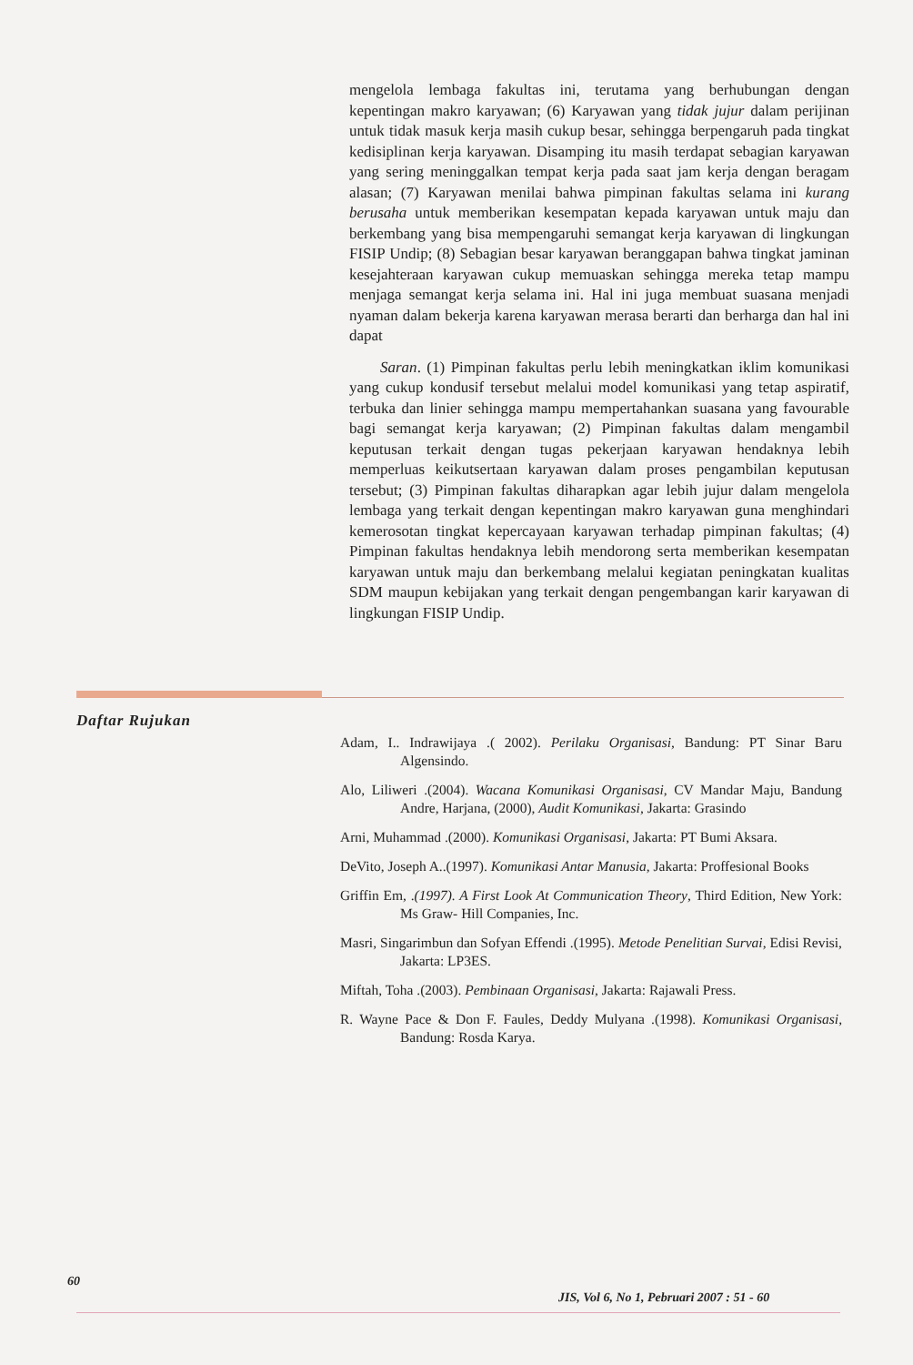mengelola lembaga fakultas ini, terutama yang berhubungan dengan kepentingan makro karyawan; (6) Karyawan yang tidak jujur dalam perijinan untuk tidak masuk kerja masih cukup besar, sehingga berpengaruh pada tingkat kedisiplinan kerja karyawan. Disamping itu masih terdapat sebagian karyawan yang sering meninggalkan tempat kerja pada saat jam kerja dengan beragam alasan; (7) Karyawan menilai bahwa pimpinan fakultas selama ini kurang berusaha untuk memberikan kesempatan kepada karyawan untuk maju dan berkembang yang bisa mempengaruhi semangat kerja karyawan di lingkungan FISIP Undip; (8) Sebagian besar karyawan beranggapan bahwa tingkat jaminan kesejahteraan karyawan cukup memuaskan sehingga mereka tetap mampu menjaga semangat kerja selama ini. Hal ini juga membuat suasana menjadi nyaman dalam bekerja karena karyawan merasa berarti dan berharga dan hal ini dapat
Saran. (1) Pimpinan fakultas perlu lebih meningkatkan iklim komunikasi yang cukup kondusif tersebut melalui model komunikasi yang tetap aspiratif, terbuka dan linier sehingga mampu mempertahankan suasana yang favourable bagi semangat kerja karyawan; (2) Pimpinan fakultas dalam mengambil keputusan terkait dengan tugas pekerjaan karyawan hendaknya lebih memperluas keikutsertaan karyawan dalam proses pengambilan keputusan tersebut; (3) Pimpinan fakultas diharapkan agar lebih jujur dalam mengelola lembaga yang terkait dengan kepentingan makro karyawan guna menghindari kemerosotan tingkat kepercayaan karyawan terhadap pimpinan fakultas; (4) Pimpinan fakultas hendaknya lebih mendorong serta memberikan kesempatan karyawan untuk maju dan berkembang melalui kegiatan peningkatan kualitas SDM maupun kebijakan yang terkait dengan pengembangan karir karyawan di lingkungan FISIP Undip.
Daftar Rujukan
Adam, I.. Indrawijaya .( 2002). Perilaku Organisasi, Bandung: PT Sinar Baru Algensindo.
Alo, Liliweri .(2004). Wacana Komunikasi Organisasi, CV Mandar Maju, Bandung Andre, Harjana, (2000), Audit Komunikasi, Jakarta: Grasindo
Arni, Muhammad .(2000). Komunikasi Organisasi, Jakarta: PT Bumi Aksara.
DeVito, Joseph A..(1997). Komunikasi Antar Manusia, Jakarta: Proffesional Books
Griffin Em, .(1997). A First Look At Communication Theory, Third Edition, New York: Ms Graw- Hill Companies, Inc.
Masri, Singarimbun dan Sofyan Effendi .(1995). Metode Penelitian Survai, Edisi Revisi, Jakarta: LP3ES.
Miftah, Toha .(2003). Pembinaan Organisasi, Jakarta: Rajawali Press.
R. Wayne Pace & Don F. Faules, Deddy Mulyana .(1998). Komunikasi Organisasi, Bandung: Rosda Karya.
60
JIS, Vol 6, No 1, Pebruari 2007 : 51 - 60